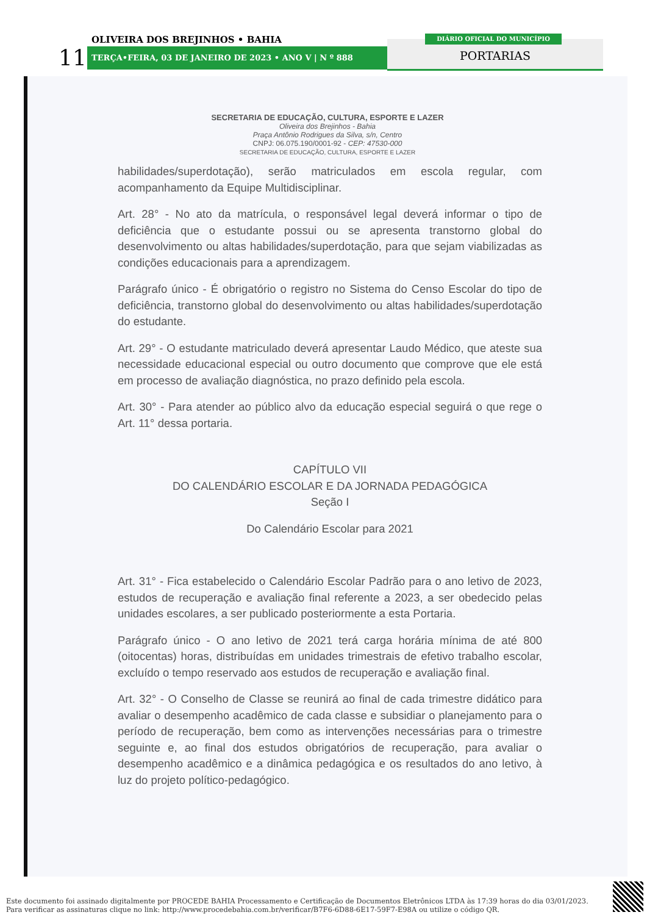OLIVEIRA DOS BREJINHOS • BAHIA
11 TERÇA•FEIRA, 03 DE JANEIRO DE 2023 • ANO V | N º 888
PORTARIAS
DIÁRIO OFICIAL DO MUNICÍPIO
SECRETARIA DE EDUCAÇÃO, CULTURA, ESPORTE E LAZER
Oliveira dos Brejinhos - Bahia
Praça Antônio Rodrigues da Silva, s/n, Centro
CNPJ: 06.075.190/0001-92 - CEP: 47530-000
SECRETARIA DE EDUCAÇÃO, CULTURA, ESPORTE E LAZER
habilidades/superdotação), serão matriculados em escola regular, com acompanhamento da Equipe Multidisciplinar.
Art. 28° - No ato da matrícula, o responsável legal deverá informar o tipo de deficiência que o estudante possui ou se apresenta transtorno global do desenvolvimento ou altas habilidades/superdotação, para que sejam viabilizadas as condições educacionais para a aprendizagem.
Parágrafo único - É obrigatório o registro no Sistema do Censo Escolar do tipo de deficiência, transtorno global do desenvolvimento ou altas habilidades/superdotação do estudante.
Art. 29° - O estudante matriculado deverá apresentar Laudo Médico, que ateste sua necessidade educacional especial ou outro documento que comprove que ele está em processo de avaliação diagnóstica, no prazo definido pela escola.
Art. 30° - Para atender ao público alvo da educação especial seguirá o que rege o Art. 11° dessa portaria.
CAPÍTULO VII
DO CALENDÁRIO ESCOLAR E DA JORNADA PEDAGÓGICA
Seção I
Do Calendário Escolar para 2021
Art. 31° - Fica estabelecido o Calendário Escolar Padrão para o ano letivo de 2023, estudos de recuperação e avaliação final referente a 2023, a ser obedecido pelas unidades escolares, a ser publicado posteriormente a esta Portaria.
Parágrafo único - O ano letivo de 2021 terá carga horária mínima de até 800 (oitocentas) horas, distribuídas em unidades trimestrais de efetivo trabalho escolar, excluído o tempo reservado aos estudos de recuperação e avaliação final.
Art. 32° - O Conselho de Classe se reunirá ao final de cada trimestre didático para avaliar o desempenho acadêmico de cada classe e subsidiar o planejamento para o período de recuperação, bem como as intervenções necessárias para o trimestre seguinte e, ao final dos estudos obrigatórios de recuperação, para avaliar o desempenho acadêmico e a dinâmica pedagógica e os resultados do ano letivo, à luz do projeto político-pedagógico.
Este documento foi assinado digitalmente por PROCEDE BAHIA Processamento e Certificação de Documentos Eletrônicos LTDA às 17:39 horas do dia 03/01/2023.
Para verificar as assinaturas clique no link: http://www.procedebahia.com.br/verificar/B7F6-6D88-6E17-59F7-E98A ou utilize o código QR.